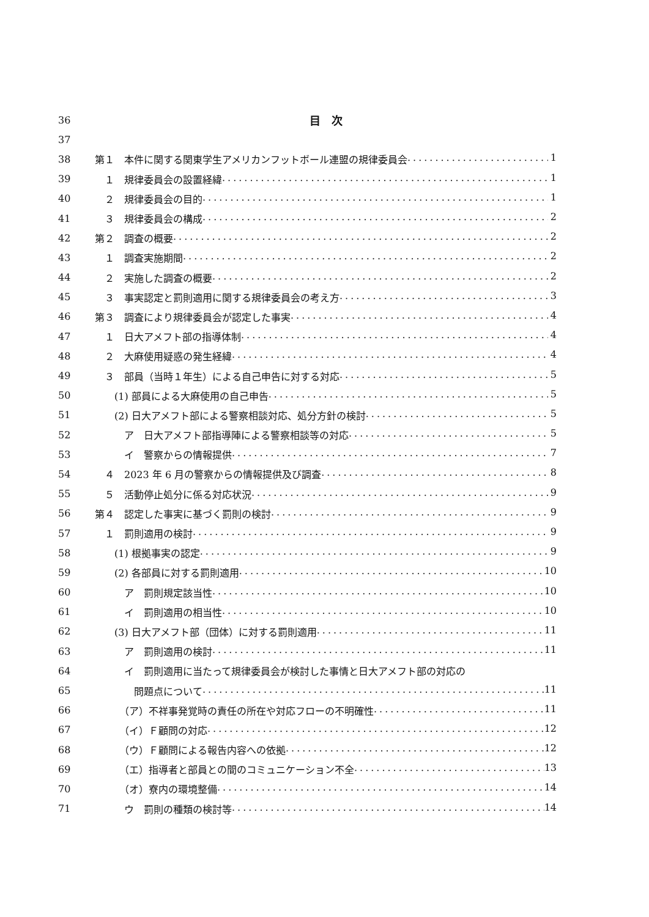36 目　次
37
38 第１　本件に関する関東学生アメリカンフットボール連盟の規律委員会 1
39 　１　規律委員会の設置経緯 1
40 　２　規律委員会の目的 1
41 　３　規律委員会の構成 2
42 第２　調査の概要 2
43 　１　調査実施期間 2
44 　２　実施した調査の概要 2
45 　３　事実認定と罰則適用に関する規律委員会の考え方 3
46 第３　調査により規律委員会が認定した事実 4
47 　１　日大アメフト部の指導体制 4
48 　２　大麻使用疑惑の発生経緯 4
49 　３　部員（当時１年生）による自己申告に対する対応 5
50 　　(1) 部員による大麻使用の自己申告 5
51 　　(2) 日大アメフト部による警察相談対応、処分方針の検討 5
52 　　　ア　日大アメフト部指導陣による警察相談等の対応 5
53 　　　イ　警察からの情報提供 7
54 　４　2023 年 6 月の警察からの情報提供及び調査 8
55 　５　活動停止処分に係る対応状況 9
56 第４　認定した事実に基づく罰則の検討 9
57 　１　罰則適用の検討 9
58 　　(1) 根拠事実の認定 9
59 　　(2) 各部員に対する罰則適用 10
60 　　　ア　罰則規定該当性 10
61 　　　イ　罰則適用の相当性 10
62 　　(3) 日大アメフト部（団体）に対する罰則適用 11
63 　　　ア　罰則適用の検討 11
64 　　　イ　罰則適用に当たって規律委員会が検討した事情と日大アメフト部の対応の
65 　　　　問題点について 11
66 　　　（ア）不祥事発覚時の責任の所在や対応フローの不明確性 11
67 　　　（イ）Ｆ顧問の対応 12
68 　　　（ウ）Ｆ顧問による報告内容への依拠 12
69 　　　（エ）指導者と部員との間のコミュニケーション不全 13
70 　　　（オ）寮内の環境整備 14
71 　　　ウ　罰則の種類の検討等 14